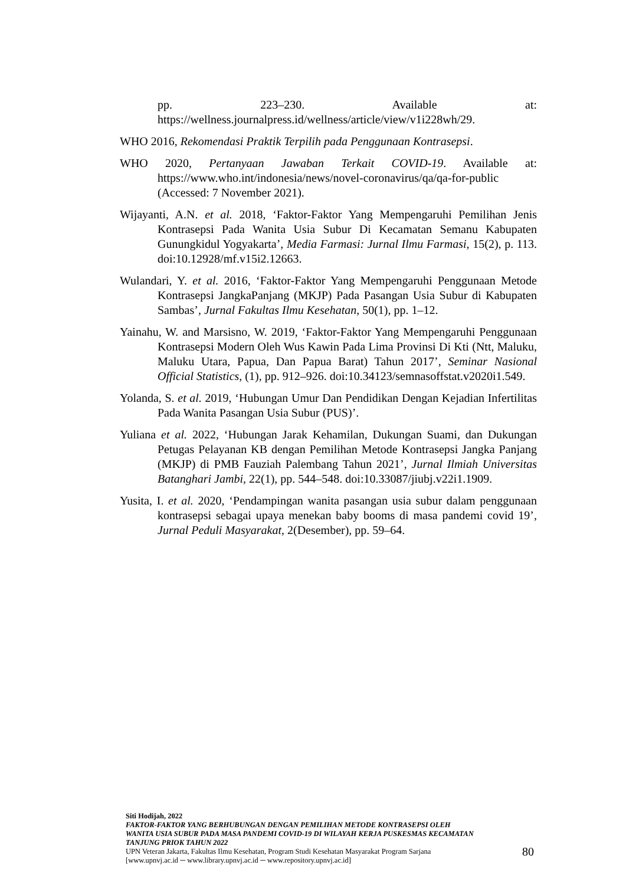pp. 223–230. Available at:
https://wellness.journalpress.id/wellness/article/view/v1i228wh/29.
WHO 2016, Rekomendasi Praktik Terpilih pada Penggunaan Kontrasepsi.
WHO 2020, Pertanyaan Jawaban Terkait COVID-19. Available at: https://www.who.int/indonesia/news/novel-coronavirus/qa/qa-for-public (Accessed: 7 November 2021).
Wijayanti, A.N. et al. 2018, ‘Faktor-Faktor Yang Mempengaruhi Pemilihan Jenis Kontrasepsi Pada Wanita Usia Subur Di Kecamatan Semanu Kabupaten Gunungkidul Yogyakarta’, Media Farmasi: Jurnal Ilmu Farmasi, 15(2), p. 113. doi:10.12928/mf.v15i2.12663.
Wulandari, Y. et al. 2016, ‘Faktor-Faktor Yang Mempengaruhi Penggunaan Metode Kontrasepsi JangkaPanjang (MKJP) Pada Pasangan Usia Subur di Kabupaten Sambas’, Jurnal Fakultas Ilmu Kesehatan, 50(1), pp. 1–12.
Yainahu, W. and Marsisno, W. 2019, ‘Faktor-Faktor Yang Mempengaruhi Penggunaan Kontrasepsi Modern Oleh Wus Kawin Pada Lima Provinsi Di Kti (Ntt, Maluku, Maluku Utara, Papua, Dan Papua Barat) Tahun 2017’, Seminar Nasional Official Statistics, (1), pp. 912–926. doi:10.34123/semnasoffstat.v2020i1.549.
Yolanda, S. et al. 2019, ‘Hubungan Umur Dan Pendidikan Dengan Kejadian Infertilitas Pada Wanita Pasangan Usia Subur (PUS)’.
Yuliana et al. 2022, ‘Hubungan Jarak Kehamilan, Dukungan Suami, dan Dukungan Petugas Pelayanan KB dengan Pemilihan Metode Kontrasepsi Jangka Panjang (MKJP) di PMB Fauziah Palembang Tahun 2021’, Jurnal Ilmiah Universitas Batanghari Jambi, 22(1), pp. 544–548. doi:10.33087/jiubj.v22i1.1909.
Yusita, I. et al. 2020, ‘Pendampingan wanita pasangan usia subur dalam penggunaan kontrasepsi sebagai upaya menekan baby booms di masa pandemi covid 19’, Jurnal Peduli Masyarakat, 2(Desember), pp. 59–64.
Siti Hodijah, 2022
FAKTOR-FAKTOR YANG BERHUBUNGAN DENGAN PEMILIHAN METODE KONTRASEPSI OLEH WANITA USIA SUBUR PADA MASA PANDEMI COVID-19 DI WILAYAH KERJA PUSKESMAS KECAMATAN TANJUNG PRIOK TAHUN 2022
UPN Veteran Jakarta, Fakultas Ilmu Kesehatan, Program Studi Kesehatan Masyarakat Program Sarjana
[www.upnvj.ac.id ─ www.library.upnvj.ac.id ─ www.repository.upnvj.ac.id]
80